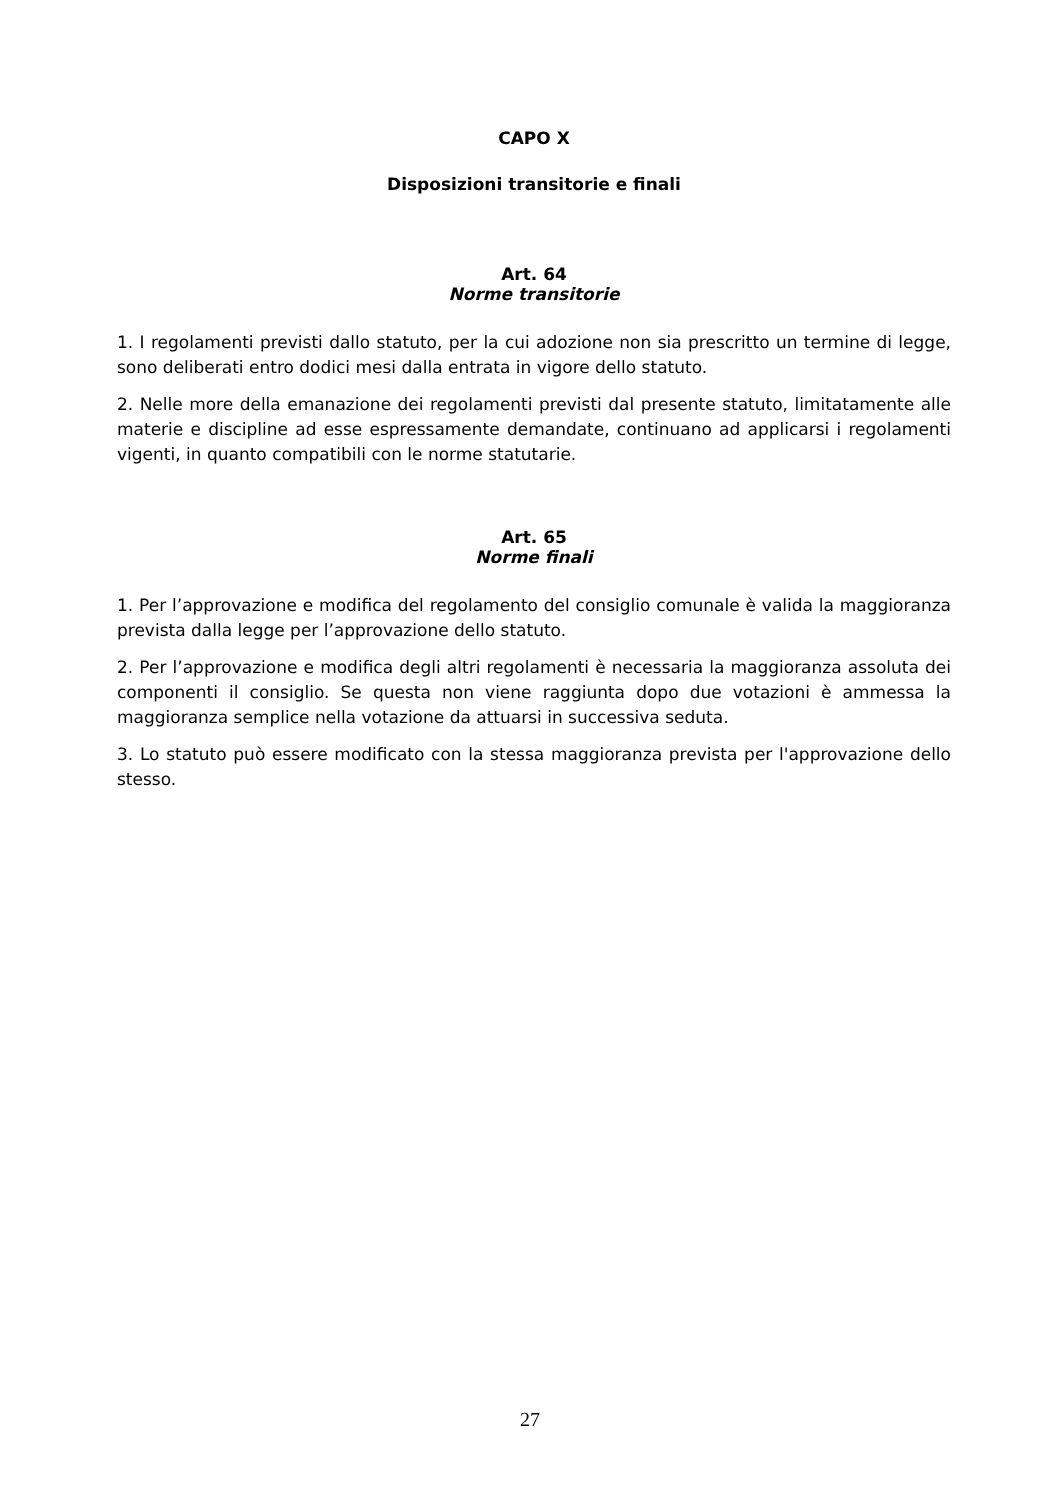CAPO X
Disposizioni transitorie e finali
Art. 64
Norme transitorie
1. I regolamenti previsti dallo statuto, per la cui adozione non sia prescritto un termine di legge, sono deliberati entro dodici mesi dalla entrata in vigore dello statuto.
2. Nelle more della emanazione dei regolamenti previsti dal presente statuto, limitatamente alle materie e discipline ad esse espressamente demandate, continuano ad applicarsi i regolamenti vigenti, in quanto compatibili con le norme statutarie.
Art. 65
Norme finali
1. Per l’approvazione e modifica del regolamento del consiglio comunale è valida la maggioranza prevista dalla legge per l’approvazione dello statuto.
2. Per l’approvazione e modifica degli altri regolamenti è necessaria la maggioranza assoluta dei componenti il consiglio. Se questa non viene raggiunta dopo due votazioni è ammessa la maggioranza semplice nella votazione da attuarsi in successiva seduta.
3. Lo statuto può essere modificato con la stessa maggioranza prevista per l'approvazione dello stesso.
27